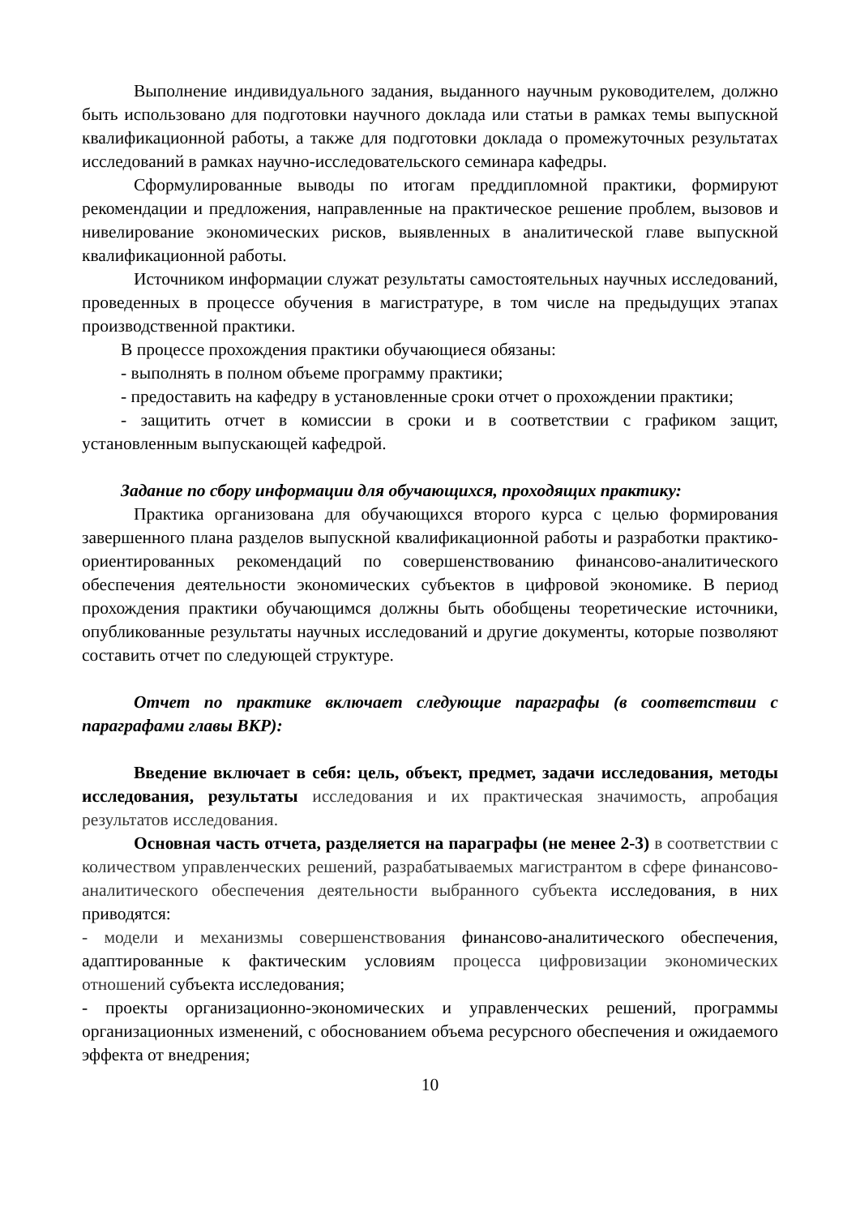Выполнение индивидуального задания, выданного научным руководителем, должно быть использовано для подготовки научного доклада или статьи в рамках темы выпускной квалификационной работы, а также для подготовки доклада о промежуточных результатах исследований в рамках научно-исследовательского семинара кафедры.
Сформулированные выводы по итогам преддипломной практики, формируют рекомендации и предложения, направленные на практическое решение проблем, вызовов и нивелирование экономических рисков, выявленных в аналитической главе выпускной квалификационной работы.
Источником информации служат результаты самостоятельных научных исследований, проведенных в процессе обучения в магистратуре, в том числе на предыдущих этапах производственной практики.
В процессе прохождения практики обучающиеся обязаны:
- выполнять в полном объеме программу практики;
- предоставить на кафедру в установленные сроки отчет о прохождении практики;
- защитить отчет в комиссии в сроки и в соответствии с графиком защит, установленным выпускающей кафедрой.
Задание по сбору информации для обучающихся, проходящих практику:
Практика организована для обучающихся второго курса с целью формирования завершенного плана разделов выпускной квалификационной работы и разработки практико-ориентированных рекомендаций по совершенствованию финансово-аналитического обеспечения деятельности экономических субъектов в цифровой экономике. В период прохождения практики обучающимся должны быть обобщены теоретические источники, опубликованные результаты научных исследований и другие документы, которые позволяют составить отчет по следующей структуре.
Отчет по практике включает следующие параграфы (в соответствии с параграфами главы ВКР):
Введение включает в себя: цель, объект, предмет, задачи исследования, методы исследования, результаты исследования и их практическая значимость, апробация результатов исследования.
Основная часть отчета, разделяется на параграфы (не менее 2-3) в соответствии с количеством управленческих решений, разрабатываемых магистрантом в сфере финансово-аналитического обеспечения деятельности выбранного субъекта исследования, в них приводятся:
- модели и механизмы совершенствования финансово-аналитического обеспечения, адаптированные к фактическим условиям процесса цифровизации экономических отношений субъекта исследования;
- проекты организационно-экономических и управленческих решений, программы организационных изменений, с обоснованием объема ресурсного обеспечения и ожидаемого эффекта от внедрения;
10